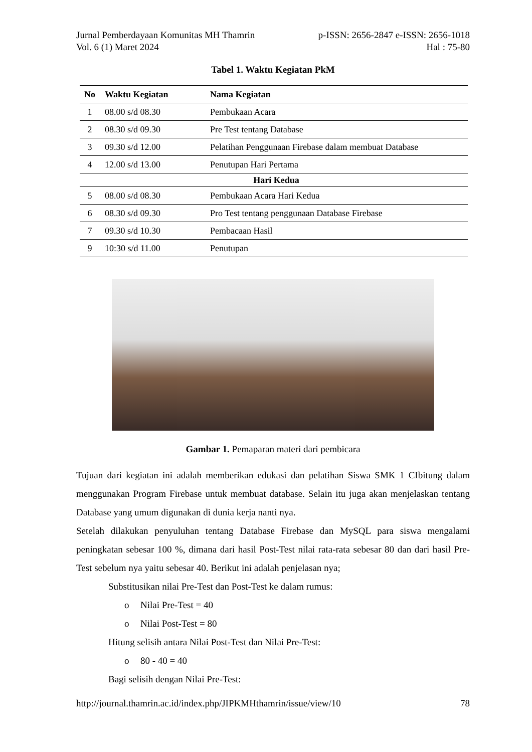Jurnal Pemberdayaan Komunitas MH Thamrin
Vol. 6 (1) Maret 2024 p-ISSN: 2656-2847 e-ISSN: 2656-1018
Hal : 75-80
Tabel 1. Waktu Kegiatan PkM
| No | Waktu Kegiatan | Nama Kegiatan |
| --- | --- | --- |
| 1 | 08.00 s/d 08.30 | Pembukaan Acara |
| 2 | 08.30 s/d 09.30 | Pre Test tentang Database |
| 3 | 09.30 s/d 12.00 | Pelatihan Penggunaan Firebase dalam membuat Database |
| 4 | 12.00 s/d 13.00 | Penutupan Hari Pertama |
| Hari Kedua | | |
| 5 | 08.00 s/d 08.30 | Pembukaan Acara Hari Kedua |
| 6 | 08.30 s/d 09.30 | Pro Test tentang penggunaan Database Firebase |
| 7 | 09.30 s/d 10.30 | Pembacaan Hasil |
| 9 | 10:30 s/d 11.00 | Penutupan |
Gambar 1. Pemaparan materi dari pembicara
Tujuan dari kegiatan ini adalah memberikan edukasi dan pelatihan Siswa SMK 1 CIbitung dalam menggunakan Program Firebase untuk membuat database. Selain itu juga akan menjelaskan tentang Database yang umum digunakan di dunia kerja nanti nya.
Setelah dilakukan penyuluhan tentang Database Firebase dan MySQL para siswa mengalami peningkatan sebesar 100 %, dimana dari hasil Post-Test nilai rata-rata sebesar 80 dan dari hasil Pre-Test sebelum nya yaitu sebesar 40. Berikut ini adalah penjelasan nya;
Substitusikan nilai Pre-Test dan Post-Test ke dalam rumus:
o Nilai Pre-Test = 40
o Nilai Post-Test = 80
Hitung selisih antara Nilai Post-Test dan Nilai Pre-Test:
o 80 - 40 = 40
Bagi selisih dengan Nilai Pre-Test:
http://journal.thamrin.ac.id/index.php/JIPKMHthamrin/issue/view/10 78